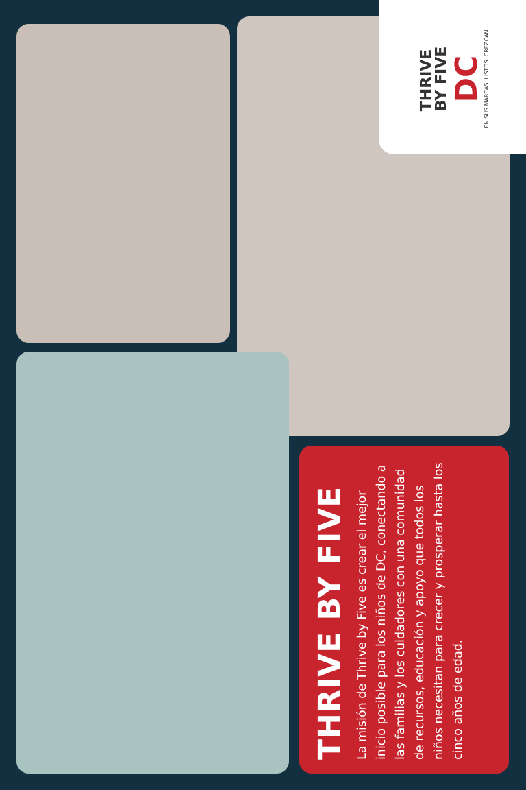THRIVE
BY FIVE
DC
EN SUS MARCAS. LISTOS. CREZCAN
THRIVE BY FIVE
La misión de Thrive by Five es crear el mejor inicio posible para los niños de DC, conectando a las familias y los cuidadores con una comunidad de recursos, educación y apoyo que todos los niños necesitan para crecer y prosperar hasta los cinco años de edad.